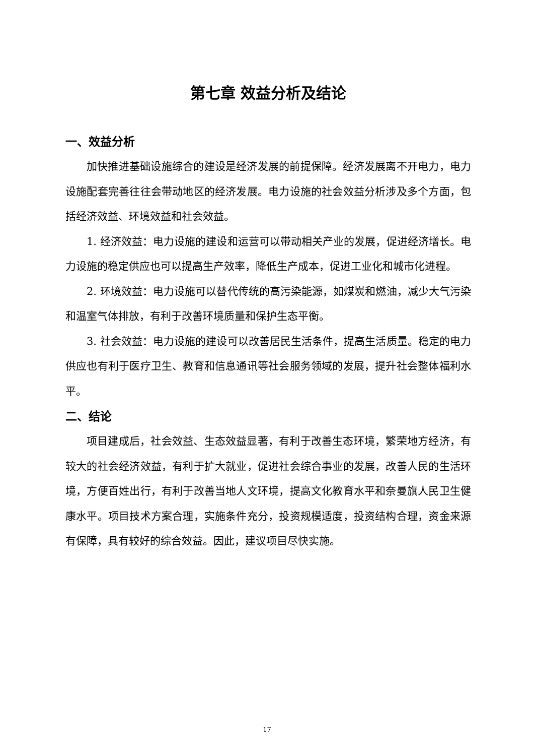第七章 效益分析及结论
一、效益分析
加快推进基础设施综合的建设是经济发展的前提保障。经济发展离不开电力，电力设施配套完善往往会带动地区的经济发展。电力设施的社会效益分析涉及多个方面，包括经济效益、环境效益和社会效益。
1. 经济效益：电力设施的建设和运营可以带动相关产业的发展，促进经济增长。电力设施的稳定供应也可以提高生产效率，降低生产成本，促进工业化和城市化进程。
2. 环境效益：电力设施可以替代传统的高污染能源，如煤炭和燃油，减少大气污染和温室气体排放，有利于改善环境质量和保护生态平衡。
3. 社会效益：电力设施的建设可以改善居民生活条件，提高生活质量。稳定的电力供应也有利于医疗卫生、教育和信息通讯等社会服务领域的发展，提升社会整体福利水平。
二、结论
项目建成后，社会效益、生态效益显著，有利于改善生态环境，繁荣地方经济，有较大的社会经济效益，有利于扩大就业，促进社会综合事业的发展，改善人民的生活环境，方便百姓出行，有利于改善当地人文环境，提高文化教育水平和奈曼旗人民卫生健康水平。项目技术方案合理，实施条件充分，投资规模适度，投资结构合理，资金来源有保障，具有较好的综合效益。因此，建议项目尽快实施。
17